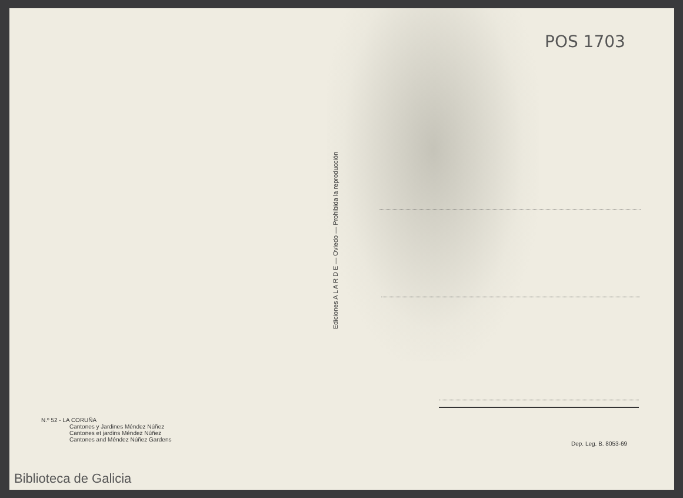POS 1703
Ediciones A L A R D E — Oviedo — Prohibida la reproducción
N.º 52 - LA CORUÑA
Cantones y Jardines Méndez Núñez
Cantones et jardins Méndez Núñez
Cantones and Méndez Núñez Gardens
Dep. Leg. B. 8053-69
Biblioteca de Galicia